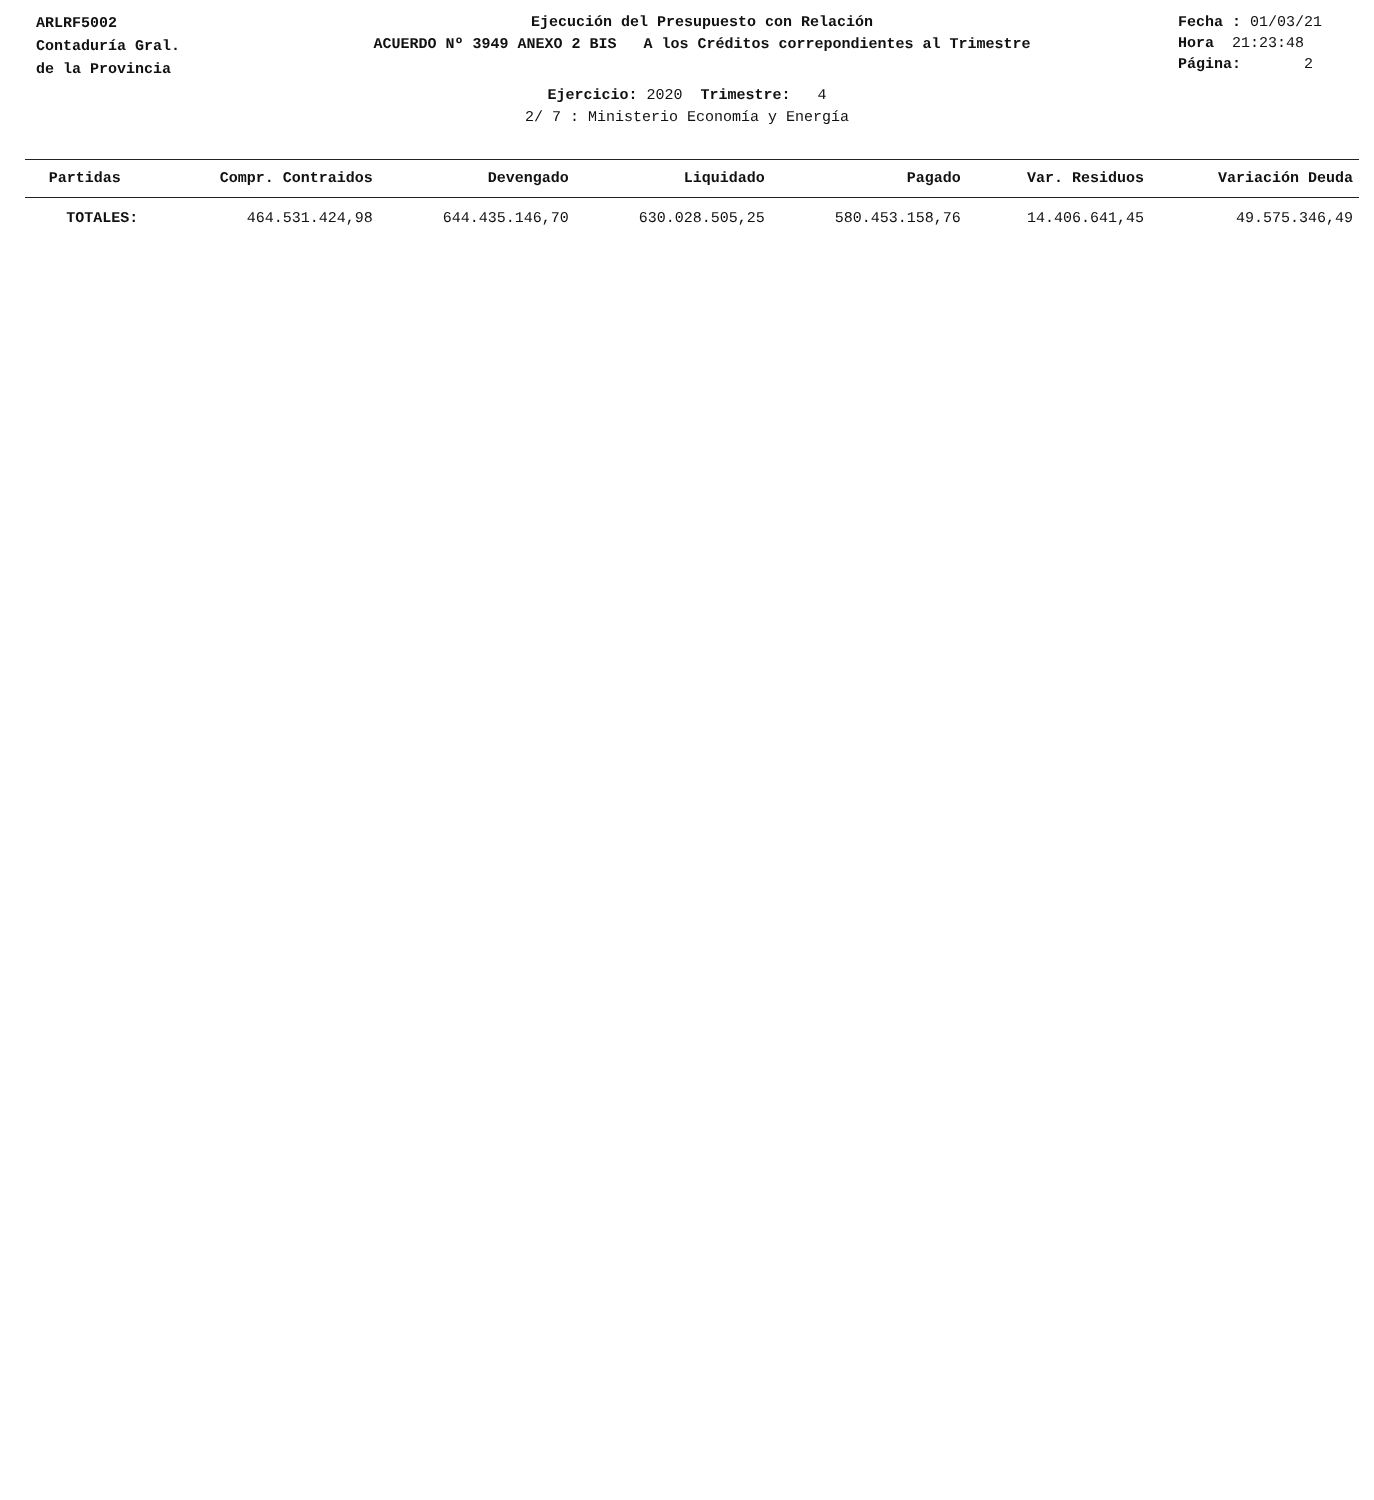ARLRF5002
Contaduría Gral.
de la Provincia
Ejecución del Presupuesto con Relación
ACUERDO Nº 3949 ANEXO 2 BIS A los Créditos correpondientes al Trimestre
Fecha : 01/03/21
Hora 21:23:48
Página: 2
Ejercicio: 2020 Trimestre: 4
2/ 7 : Ministerio Economía y Energía
| Partidas | Compr. Contraidos | Devengado | Liquidado | Pagado | Var. Residuos | Variación Deuda |
| --- | --- | --- | --- | --- | --- | --- |
| TOTALES: | 464.531.424,98 | 644.435.146,70 | 630.028.505,25 | 580.453.158,76 | 14.406.641,45 | 49.575.346,49 |